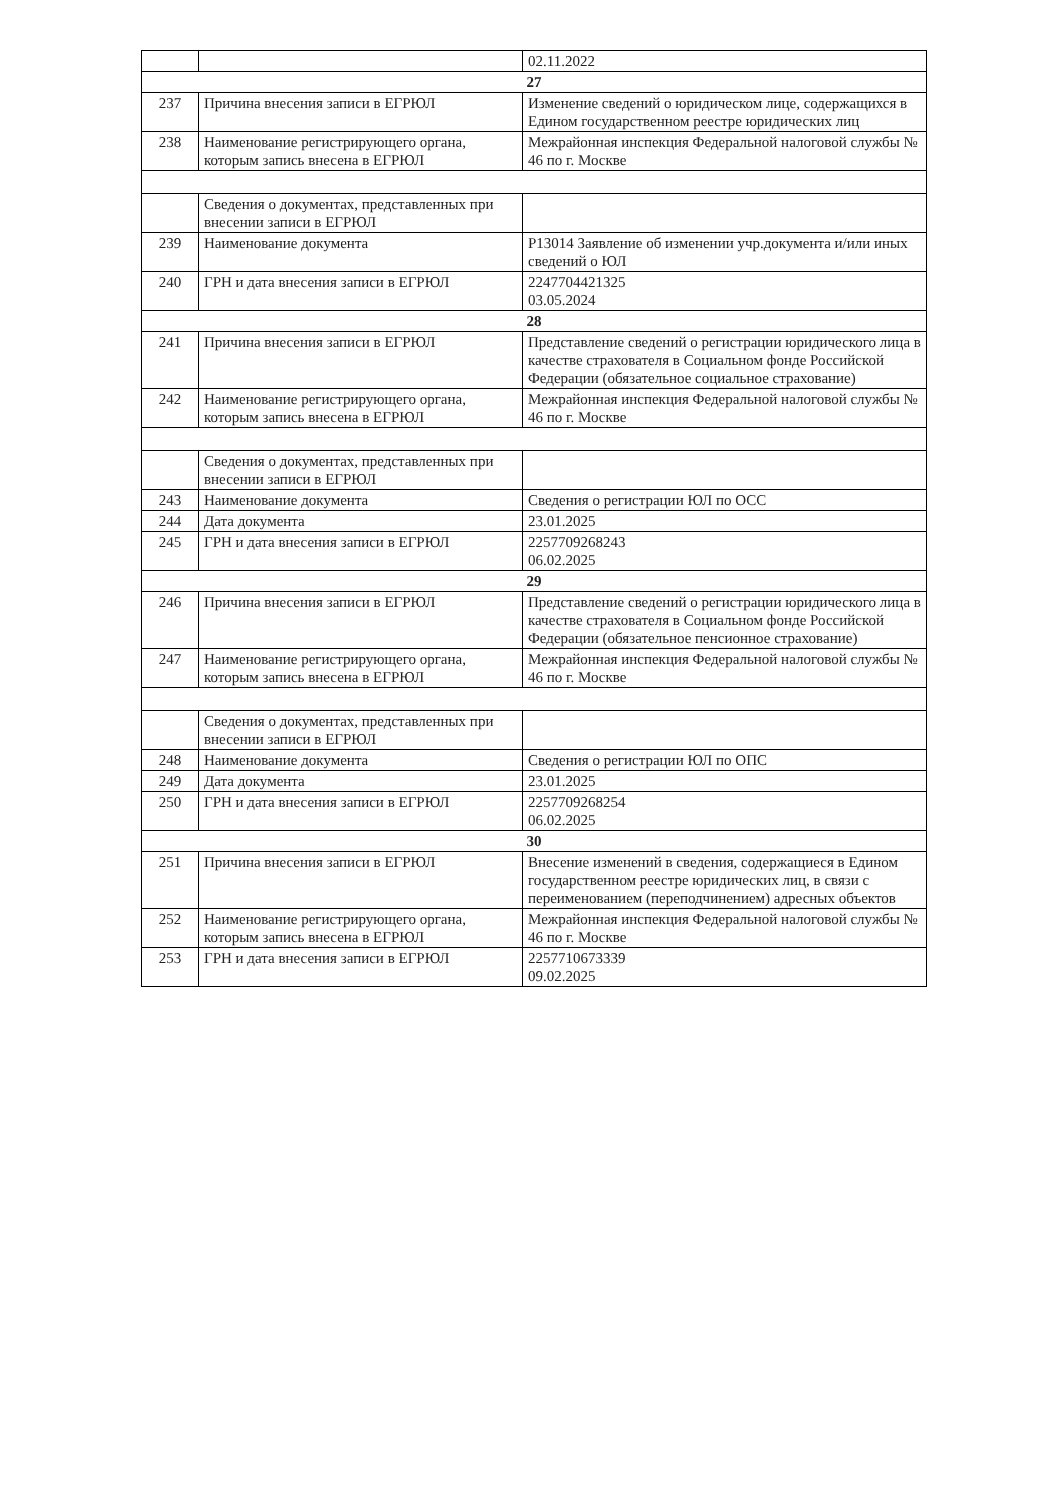| | | 02.11.2022 |
| 27 | | |
| 237 | Причина внесения записи в ЕГРЮЛ | Изменение сведений о юридическом лице, содержащихся в Едином государственном реестре юридических лиц |
| 238 | Наименование регистрирующего органа, которым запись внесена в ЕГРЮЛ | Межрайонная инспекция Федеральной налоговой службы № 46 по г. Москве |
| | Сведения о документах, представленных при внесении записи в ЕГРЮЛ | |
| 239 | Наименование документа | Р13014 Заявление об изменении учр.документа и/или иных сведений о ЮЛ |
| 240 | ГРН и дата внесения записи в ЕГРЮЛ | 2247704421325 03.05.2024 |
| 28 | | |
| 241 | Причина внесения записи в ЕГРЮЛ | Представление сведений о регистрации юридического лица в качестве страхователя в Социальном фонде Российской Федерации (обязательное социальное страхование) |
| 242 | Наименование регистрирующего органа, которым запись внесена в ЕГРЮЛ | Межрайонная инспекция Федеральной налоговой службы № 46 по г. Москве |
| | Сведения о документах, представленных при внесении записи в ЕГРЮЛ | |
| 243 | Наименование документа | Сведения о регистрации ЮЛ по ОСС |
| 244 | Дата документа | 23.01.2025 |
| 245 | ГРН и дата внесения записи в ЕГРЮЛ | 2257709268243 06.02.2025 |
| 29 | | |
| 246 | Причина внесения записи в ЕГРЮЛ | Представление сведений о регистрации юридического лица в качестве страхователя в Социальном фонде Российской Федерации (обязательное пенсионное страхование) |
| 247 | Наименование регистрирующего органа, которым запись внесена в ЕГРЮЛ | Межрайонная инспекция Федеральной налоговой службы № 46 по г. Москве |
| | Сведения о документах, представленных при внесении записи в ЕГРЮЛ | |
| 248 | Наименование документа | Сведения о регистрации ЮЛ по ОПС |
| 249 | Дата документа | 23.01.2025 |
| 250 | ГРН и дата внесения записи в ЕГРЮЛ | 2257709268254 06.02.2025 |
| 30 | | |
| 251 | Причина внесения записи в ЕГРЮЛ | Внесение изменений в сведения, содержащиеся в Едином государственном реестре юридических лиц, в связи с переименованием (переподчинением) адресных объектов |
| 252 | Наименование регистрирующего органа, которым запись внесена в ЕГРЮЛ | Межрайонная инспекция Федеральной налоговой службы № 46 по г. Москве |
| 253 | ГРН и дата внесения записи в ЕГРЮЛ | 2257710673339 09.02.2025 |